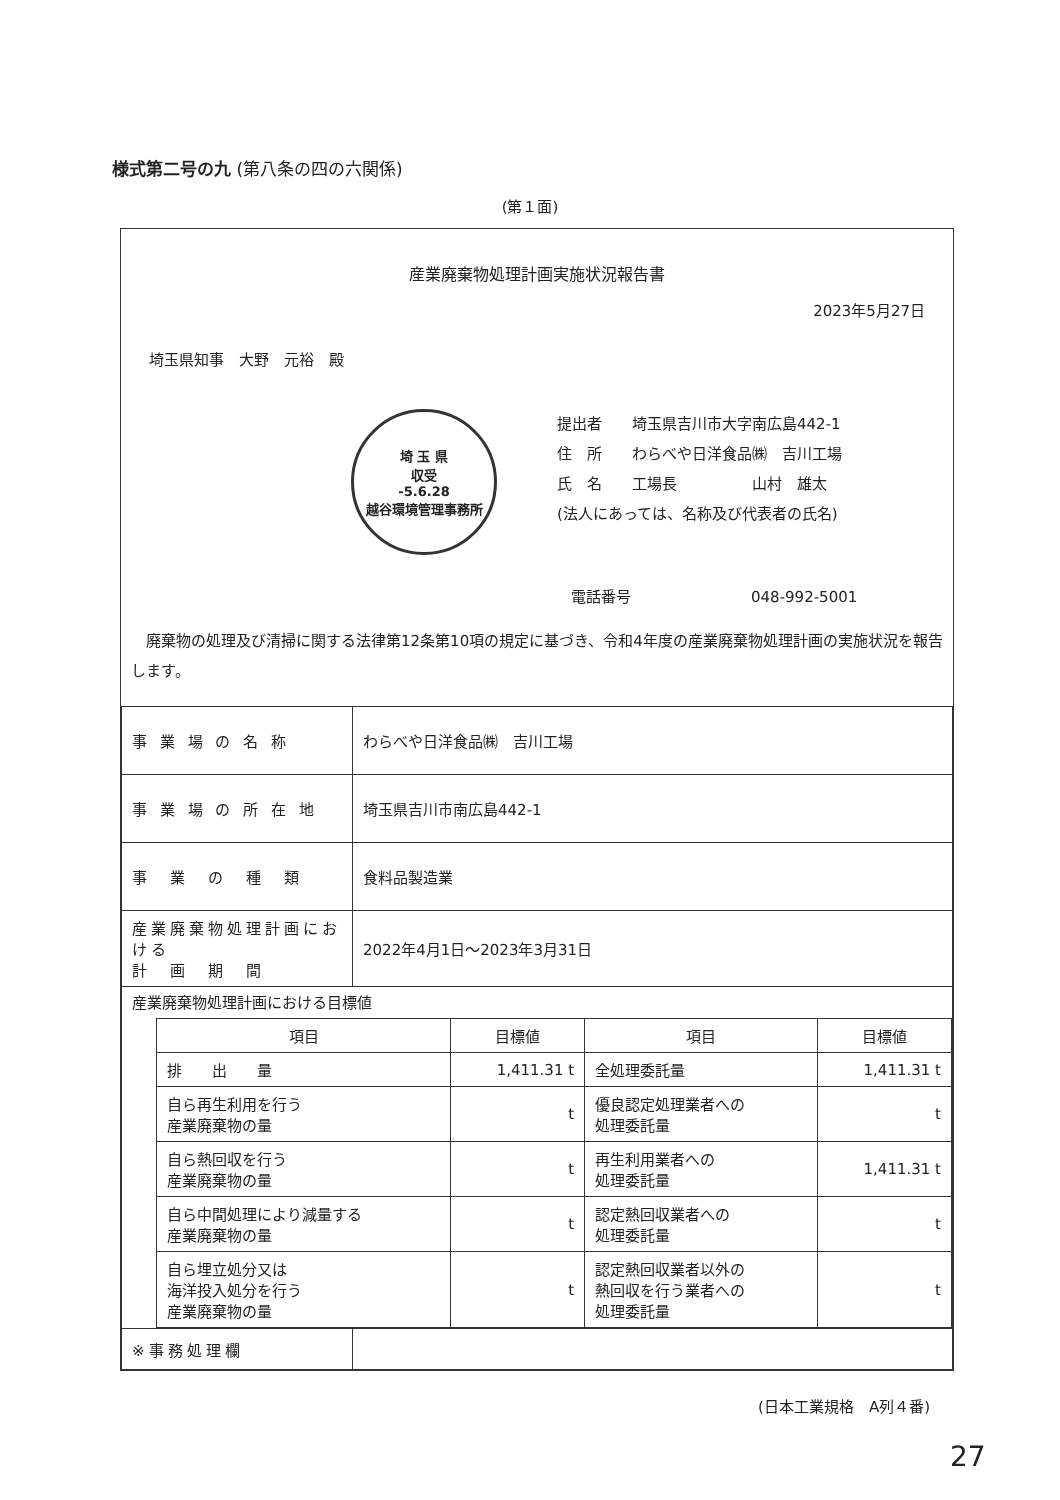様式第二号の九 (第八条の四の六関係)
(第１面)
産業廃棄物処理計画実施状況報告書
2023年5月27日
埼玉県知事　大野　元裕　殿
埼 玉 県
収受
-5.6.28
越谷環境管理事務所
提出者　　埼玉県吉川市大字南広島442-1
住　所　　わらべや日洋食品㈱　吉川工場
氏　名　　工場長　　　　　山村　雄太
(法人にあっては、名称及び代表者の氏名)
電話番号　　　　　　　　048-992-5001
　廃棄物の処理及び清掃に関する法律第12条第10項の規定に基づき、令和4年度の産業廃棄物処理計画の実施状況を報告します。
| 事 業 場 の 名 称 | わらべや日洋食品㈱ 吉川工場 |
| 事 業 場 の 所 在 地 | 埼玉県吉川市南広島442-1 |
| 事 業 の 種 類 | 食料品製造業 |
| 産業廃棄物処理計画における 計 画 期 間 | 2022年4月1日～2023年3月31日 |
| 産業廃棄物処理計画における目標値 / 項目 / 目標値 / 項目 / 目標値 / / --- / --- / --- / --- / / 排 出 量 / 1,411.31 t / 全処理委託量 / 1,411.31 t / / 自ら再生利用を行う 産業廃棄物の量 / t / 優良認定処理業者への 処理委託量 / t / / 自ら熱回収を行う 産業廃棄物の量 / t / 再生利用業者への 処理委託量 / 1,411.31 t / / 自ら中間処理により減量する 産業廃棄物の量 / t / 認定熱回収業者への 処理委託量 / t / / 自ら埋立処分又は 海洋投入処分を行う 産業廃棄物の量 / t / 認定熱回収業者以外の 熱回収を行う業者への 処理委託量 / t / | |
| ※事務処理欄 | |
(日本工業規格　A列４番)
27